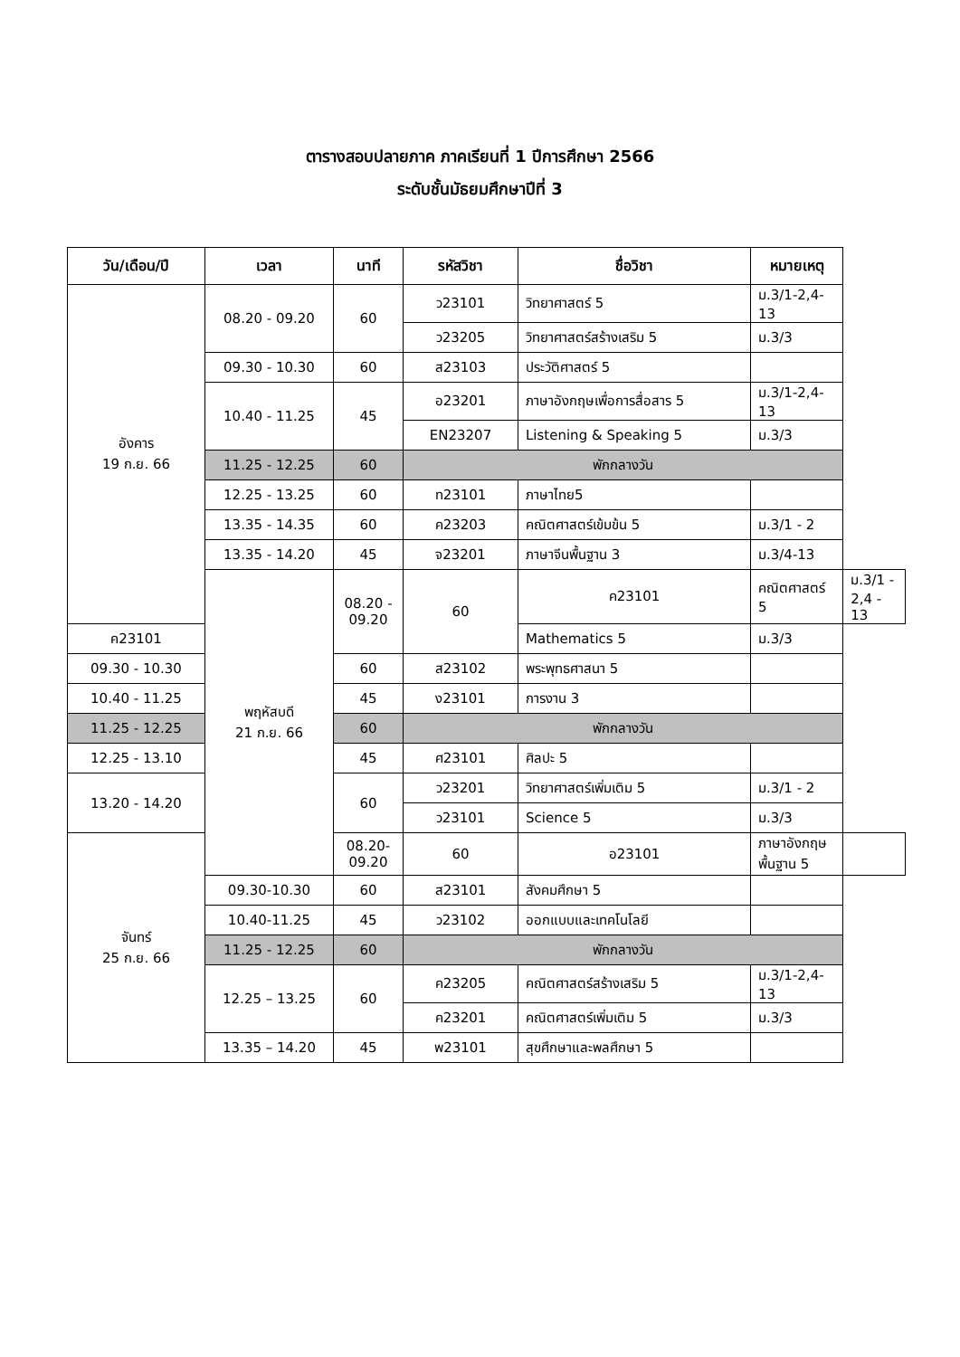ตารางสอบปลายภาค ภาคเรียนที่ 1 ปีการศึกษา 2566
ระดับชั้นมัธยมศึกษาปีที่ 3
| วัน/เดือน/ปี | เวลา | นาที | รหัสวิชา | ชื่อวิชา | หมายเหตุ | |
| --- | --- | --- | --- | --- | --- | --- |
| อังคาร 19 ก.ย. 66 | 08.20 - 09.20 | 60 | ว23101 | วิทยาศาสตร์ 5 | ม.3/1-2,4-13 | |
| | | | ว23205 | วิทยาศาสตร์สร้างเสริม 5 | ม.3/3 | |
| | 09.30 - 10.30 | 60 | ส23103 | ประวัติศาสตร์ 5 | | |
| | 10.40 - 11.25 | 45 | อ23201 | ภาษาอังกฤษเพื่อการสื่อสาร 5 | ม.3/1-2,4-13 | |
| | | | EN23207 | Listening & Speaking 5 | ม.3/3 | |
| | 11.25 - 12.25 | 60 | พักกลางวัน | | | |
| | 12.25 - 13.25 | 60 | ท23101 | ภาษาไทย5 | | |
| | 13.35 - 14.35 | 60 | ค23203 | คณิตศาสตร์เข้มข้น 5 | ม.3/1 - 2 | |
| | 13.35 - 14.20 | 45 | จ23201 | ภาษาจีนพื้นฐาน 3 | ม.3/4-13 | |
| | พฤหัสบดี 21 ก.ย. 66 | 08.20 - 09.20 | 60 | ค23101 | คณิตศาสตร์ 5 | ม.3/1 - 2,4 - 13 |
| ค23101 | | | | Mathematics 5 | ม.3/3 | |
| 09.30 - 10.30 | | 60 | ส23102 | พระพุทธศาสนา 5 | | |
| 10.40 - 11.25 | | 45 | ง23101 | การงาน 3 | | |
| 11.25 - 12.25 | | 60 | พักกลางวัน | | | |
| 12.25 - 13.10 | | 45 | ศ23101 | ศิลปะ 5 | | |
| 13.20 - 14.20 | | 60 | ว23201 | วิทยาศาสตร์เพิ่มเติม 5 | ม.3/1 - 2 | |
| | | | ว23101 | Science 5 | ม.3/3 | |
| จันทร์ 25 ก.ย. 66 | | 08.20-09.20 | 60 | อ23101 | ภาษาอังกฤษพื้นฐาน 5 | |
| | 09.30-10.30 | 60 | ส23101 | สังคมศึกษา 5 | | |
| | 10.40-11.25 | 45 | ว23102 | ออกแบบและเทคโนโลยี | | |
| | 11.25 - 12.25 | 60 | พักกลางวัน | | | |
| | 12.25 – 13.25 | 60 | ค23205 | คณิตศาสตร์สร้างเสริม 5 | ม.3/1-2,4-13 | |
| | | | ค23201 | คณิตศาสตร์เพิ่มเติม 5 | ม.3/3 | |
| | 13.35 – 14.20 | 45 | พ23101 | สุขศึกษาและพลศึกษา 5 | | |